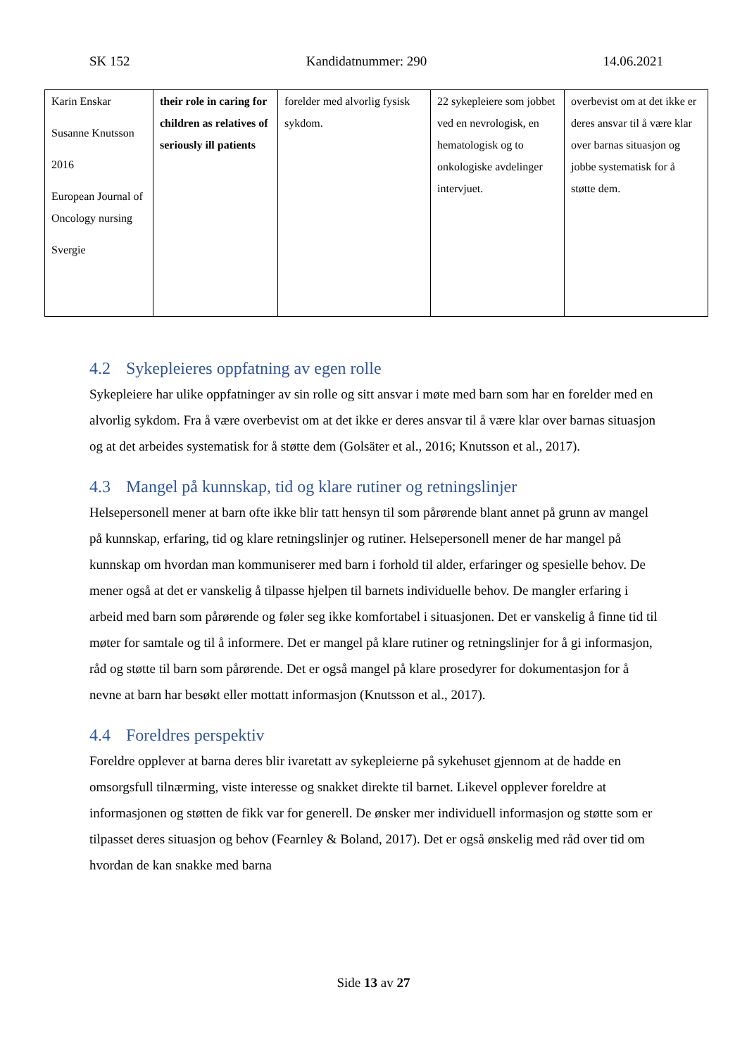SK 152 Kandidatnummer: 290 14.06.2021
| Karin Enskar Susanne Knutsson 2016 European Journal of Oncology nursing Svergie | their role in caring for children as relatives of seriously ill patients | forelder med alvorlig fysisk sykdom. | 22 sykepleiere som jobbet ved en nevrologisk, en hematologisk og to onkologiske avdelinger intervjuet. | overbevist om at det ikke er deres ansvar til å være klar over barnas situasjon og jobbe systematisk for å støtte dem. |
4.2 Sykepleieres oppfatning av egen rolle
Sykepleiere har ulike oppfatninger av sin rolle og sitt ansvar i møte med barn som har en forelder med en alvorlig sykdom. Fra å være overbevist om at det ikke er deres ansvar til å være klar over barnas situasjon og at det arbeides systematisk for å støtte dem (Golsäter et al., 2016; Knutsson et al., 2017).
4.3 Mangel på kunnskap, tid og klare rutiner og retningslinjer
Helsepersonell mener at barn ofte ikke blir tatt hensyn til som pårørende blant annet på grunn av mangel på kunnskap, erfaring, tid og klare retningslinjer og rutiner. Helsepersonell mener de har mangel på kunnskap om hvordan man kommuniserer med barn i forhold til alder, erfaringer og spesielle behov. De mener også at det er vanskelig å tilpasse hjelpen til barnets individuelle behov. De mangler erfaring i arbeid med barn som pårørende og føler seg ikke komfortabel i situasjonen. Det er vanskelig å finne tid til møter for samtale og til å informere. Det er mangel på klare rutiner og retningslinjer for å gi informasjon, råd og støtte til barn som pårørende. Det er også mangel på klare prosedyrer for dokumentasjon for å nevne at barn har besøkt eller mottatt informasjon (Knutsson et al., 2017).
4.4 Foreldres perspektiv
Foreldre opplever at barna deres blir ivaretatt av sykepleierne på sykehuset gjennom at de hadde en omsorgsfull tilnærming, viste interesse og snakket direkte til barnet. Likevel opplever foreldre at informasjonen og støtten de fikk var for generell. De ønsker mer individuell informasjon og støtte som er tilpasset deres situasjon og behov (Fearnley & Boland, 2017). Det er også ønskelig med råd over tid om hvordan de kan snakke med barna
Side 13 av 27